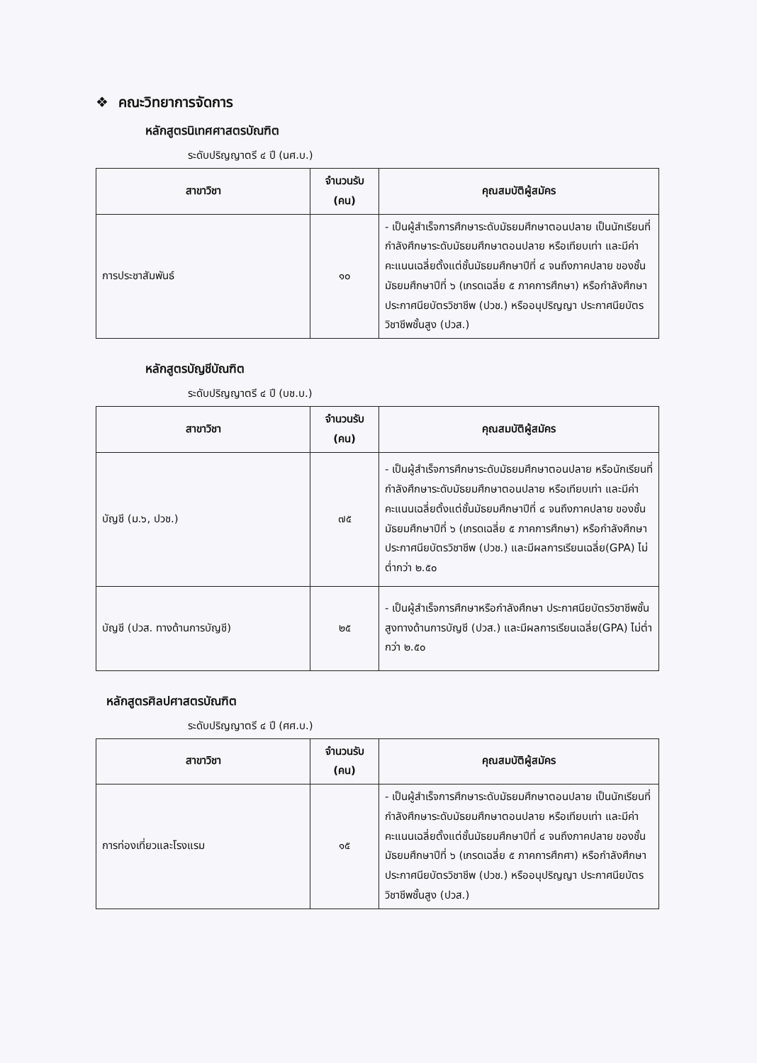❖ คณะวิทยาการจัดการ
หลักสูตรนิเทศศาสตรบัณฑิต
ระดับปริญญาตรี ๔ ปี (นศ.บ.)
| สาขาวิชา | จำนวนรับ (คน) | คุณสมบัติผู้สมัคร |
| --- | --- | --- |
| การประชาสัมพันธ์ | ๑๐ | - เป็นผู้สำเร็จการศึกษาระดับมัธยมศึกษาตอนปลาย เป็นนักเรียนที่กำลังศึกษาระดับมัธยมศึกษาตอนปลาย หรือเทียบเท่า และมีค่าคะแนนเฉลี่ยตั้งแต่ชั้นมัธยมศึกษาปีที่ ๔ จนถึงภาคปลาย ของชั้นมัธยมศึกษาปีที่ ๖ (เกรดเฉลี่ย ๕ ภาคการศึกษา) หรือกำลังศึกษาประกาศนียบัตรวิชาชีพ (ปวช.) หรืออนุปริญญา ประกาศนียบัตรวิชาชีพชั้นสูง (ปวส.) |
หลักสูตรบัญชีบัณฑิต
ระดับปริญญาตรี ๔ ปี (บช.บ.)
| สาขาวิชา | จำนวนรับ (คน) | คุณสมบัติผู้สมัคร |
| --- | --- | --- |
| บัญชี (ม.๖, ปวช.) | ๗๕ | - เป็นผู้สำเร็จการศึกษาระดับมัธยมศึกษาตอนปลาย หรือนักเรียนที่กำลังศึกษาระดับมัธยมศึกษาตอนปลาย หรือเทียบเท่า และมีค่าคะแนนเฉลี่ยตั้งแต่ชั้นมัธยมศึกษาปีที่ ๔ จนถึงภาคปลาย ของชั้นมัธยมศึกษาปีที่ ๖ (เกรดเฉลี่ย ๕ ภาคการศึกษา) หรือกำลังศึกษาประกาศนียบัตรวิชาชีพ (ปวช.) และมีผลการเรียนเฉลี่ย(GPA) ไม่ต่ำกว่า ๒.๕๐ |
| บัญชี (ปวส. ทางด้านการบัญชี) | ๒๕ | - เป็นผู้สำเร็จการศึกษาหรือกำลังศึกษา ประกาศนียบัตรวิชาชีพชั้นสูงทางด้านการบัญชี (ปวส.) และมีผลการเรียนเฉลี่ย(GPA) ไม่ต่ำกว่า ๒.๕๐ |
หลักสูตรศิลปศาสตรบัณฑิต
ระดับปริญญาตรี ๔ ปี (ศศ.บ.)
| สาขาวิชา | จำนวนรับ (คน) | คุณสมบัติผู้สมัคร |
| --- | --- | --- |
| การท่องเที่ยวและโรงแรม | ๑๕ | - เป็นผู้สำเร็จการศึกษาระดับมัธยมศึกษาตอนปลาย เป็นนักเรียนที่กำลังศึกษาระดับมัธยมศึกษาตอนปลาย หรือเทียบเท่า และมีค่าคะแนนเฉลี่ยตั้งแต่ชั้นมัธยมศึกษาปีที่ ๔ จนถึงภาคปลาย ของชั้นมัธยมศึกษาปีที่ ๖ (เกรดเฉลี่ย ๕ ภาคการศึกศา) หรือกำลังศึกษาประกาศนียบัตรวิชาชีพ (ปวช.) หรืออนุปริญญา ประกาศนียบัตรวิชาชีพชั้นสูง (ปวส.) |